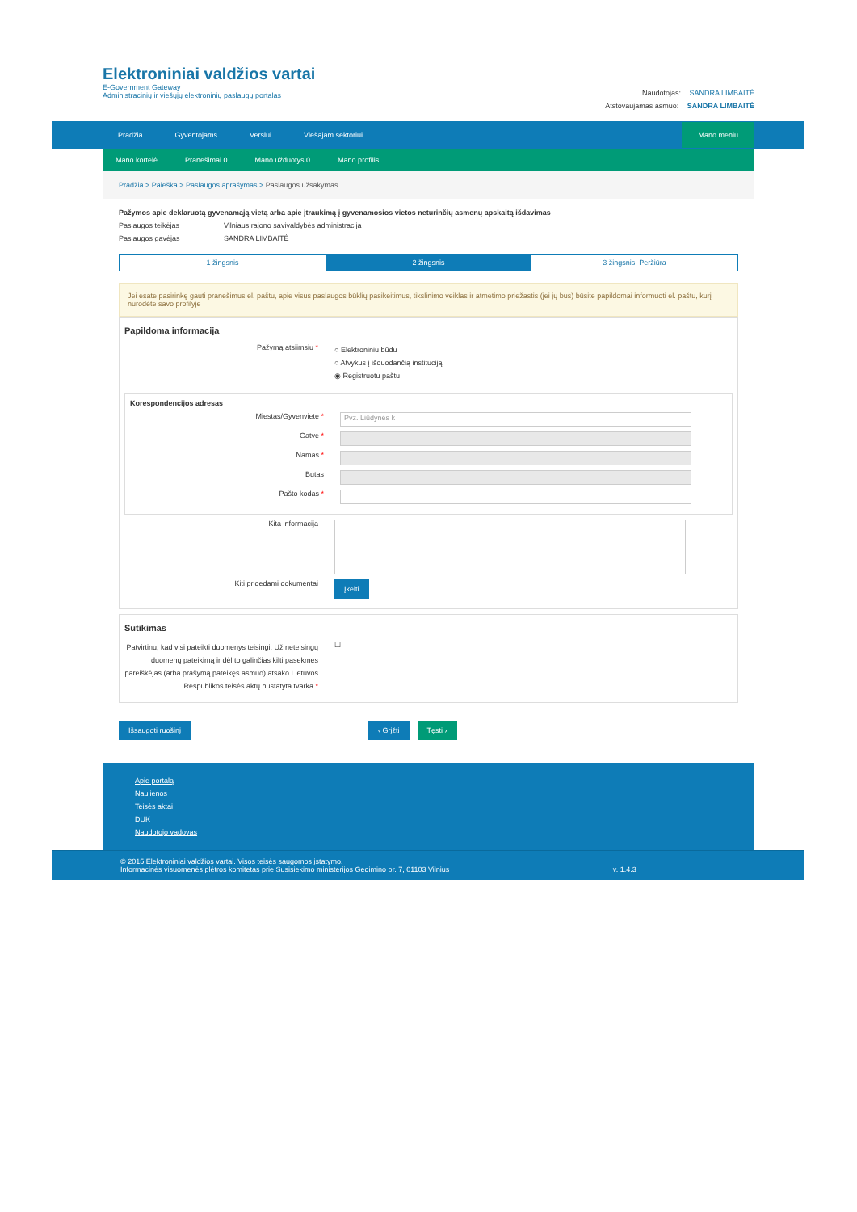Elektroniniai valdžios vartai
E-Government Gateway
Administracinių ir viešųjų elektroninių paslaugų portalas
Naudotojas: SANDRA LIMBAITĖ
Atstovaujamas asmuo: SANDRA LIMBAITĖ
Pradžia Gyventojams Verslui Viešajam sektoriui
Mano meniu
Mano kortelė Pranešimai 0 Mano užduotys 0 Mano profilis
Pradžia > Paieška > Paslaugos aprašymas > Paslaugos užsakymas
Pažymos apie deklaruotą gyvenamąją vietą arba apie įtraukimą į gyvenamosios vietos neturinčių asmenų apskaitą išdavimas
Paslaugos teikėjas Vilniaus rajono savivaldybės administracija
Paslaugos gavėjas SANDRA LIMBAITĖ
1 žingsnis 2 žingsnis 3 žingsnis: Peržiūra
Jei esate pasirinkę gauti pranešimus el. paštu, apie visus paslaugos būklių pasikeitimus, tikslinimo veiklas ir atmetimo priežastis (jei jų bus) būsite papildomai informuoti el. paštu, kurį nurodėte savo profilyje
Papildoma informacija
Pažymą atsiimsiu *
○ Elektroniniu būdu
○ Atvykus į išduodančią instituciją
◉ Registruotu paštu
Korespondencijos adresas
Miestas/Gyvenvietė *
Pvz. Liūdynės k
Gatvė *
Namas *
Butas
Pašto kodas *
Kita informacija
Kiti pridedami dokumentai
Įkelti
Sutikimas
Patvirtinu, kad visi pateikti duomenys teisingi. Už neteisingų duomenų pateikimą ir dėl to galinčias kilti pasekmes pareiškėjas (arba prašymą pateikęs asmuo) atsako Lietuvos Respublikos teisės aktų nustatyta tvarka *
☐
Išsaugoti ruošinį ‹ Grįžti Tęsti ›
Apie portalą
Naujienos
Teisės aktai
DUK
Naudotojo vadovas
© 2015 Elektroniniai valdžios vartai. Visos teisės saugomos įstatymo.
Informacinės visuomenės plėtros komitetas prie Susisiekimo ministerijos Gedimino pr. 7, 01103 Vilnius v. 1.4.3